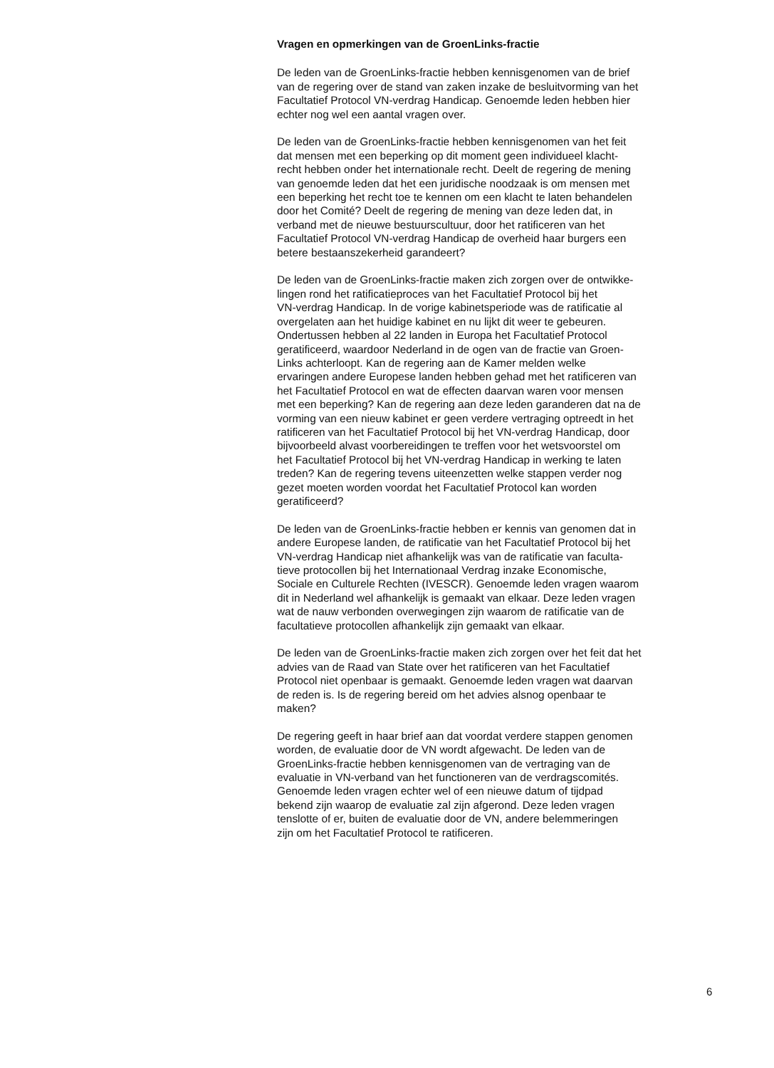Vragen en opmerkingen van de GroenLinks-fractie
De leden van de GroenLinks-fractie hebben kennisgenomen van de brief
van de regering over de stand van zaken inzake de besluitvorming van het
Facultatief Protocol VN-verdrag Handicap. Genoemde leden hebben hier
echter nog wel een aantal vragen over.
De leden van de GroenLinks-fractie hebben kennisgenomen van het feit
dat mensen met een beperking op dit moment geen individueel klacht-
recht hebben onder het internationale recht. Deelt de regering de mening
van genoemde leden dat het een juridische noodzaak is om mensen met
een beperking het recht toe te kennen om een klacht te laten behandelen
door het Comité? Deelt de regering de mening van deze leden dat, in
verband met de nieuwe bestuurscultuur, door het ratificeren van het
Facultatief Protocol VN-verdrag Handicap de overheid haar burgers een
betere bestaanszekerheid garandeert?
De leden van de GroenLinks-fractie maken zich zorgen over de ontwikke-
lingen rond het ratificatieproces van het Facultatief Protocol bij het
VN-verdrag Handicap. In de vorige kabinetsperiode was de ratificatie al
overgelaten aan het huidige kabinet en nu lijkt dit weer te gebeuren.
Ondertussen hebben al 22 landen in Europa het Facultatief Protocol
geratificeerd, waardoor Nederland in de ogen van de fractie van Groen-
Links achterloopt. Kan de regering aan de Kamer melden welke
ervaringen andere Europese landen hebben gehad met het ratificeren van
het Facultatief Protocol en wat de effecten daarvan waren voor mensen
met een beperking? Kan de regering aan deze leden garanderen dat na de
vorming van een nieuw kabinet er geen verdere vertraging optreedt in het
ratificeren van het Facultatief Protocol bij het VN-verdrag Handicap, door
bijvoorbeeld alvast voorbereidingen te treffen voor het wetsvoorstel om
het Facultatief Protocol bij het VN-verdrag Handicap in werking te laten
treden? Kan de regering tevens uiteenzetten welke stappen verder nog
gezet moeten worden voordat het Facultatief Protocol kan worden
geratificeerd?
De leden van de GroenLinks-fractie hebben er kennis van genomen dat in
andere Europese landen, de ratificatie van het Facultatief Protocol bij het
VN-verdrag Handicap niet afhankelijk was van de ratificatie van faculta-
tieve protocollen bij het Internationaal Verdrag inzake Economische,
Sociale en Culturele Rechten (IVESCR). Genoemde leden vragen waarom
dit in Nederland wel afhankelijk is gemaakt van elkaar. Deze leden vragen
wat de nauw verbonden overwegingen zijn waarom de ratificatie van de
facultatieve protocollen afhankelijk zijn gemaakt van elkaar.
De leden van de GroenLinks-fractie maken zich zorgen over het feit dat het
advies van de Raad van State over het ratificeren van het Facultatief
Protocol niet openbaar is gemaakt. Genoemde leden vragen wat daarvan
de reden is. Is de regering bereid om het advies alsnog openbaar te
maken?
De regering geeft in haar brief aan dat voordat verdere stappen genomen
worden, de evaluatie door de VN wordt afgewacht. De leden van de
GroenLinks-fractie hebben kennisgenomen van de vertraging van de
evaluatie in VN-verband van het functioneren van de verdragscomités.
Genoemde leden vragen echter wel of een nieuwe datum of tijdpad
bekend zijn waarop de evaluatie zal zijn afgerond. Deze leden vragen
tenslotte of er, buiten de evaluatie door de VN, andere belemmeringen
zijn om het Facultatief Protocol te ratificeren.
6